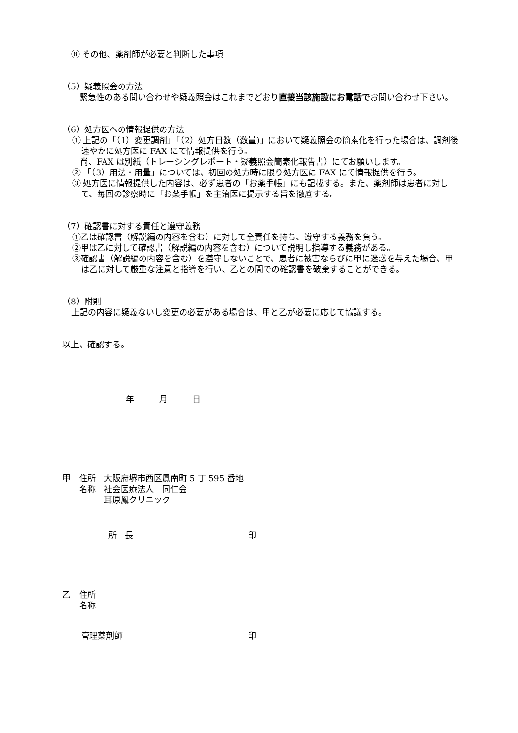⑧ その他、薬剤師が必要と判断した事項
（5）疑義照会の方法
　緊急性のある問い合わせや疑義照会はこれまでどおり直接当該施設にお電話でお問い合わせ下さい。
（6）処方医への情報提供の方法
① 上記の「（1）変更調剤」「（2）処方日数（数量)」において疑義照会の簡素化を行った場合は、調剤後速やかに処方医に FAX にて情報提供を行う。
尚、FAX は別紙（トレーシングレポート・疑義照会簡素化報告書）にてお願いします。
② 「（3）用法・用量」については、初回の処方時に限り処方医に FAX にて情報提供を行う。
③ 処方医に情報提供した内容は、必ず患者の「お薬手帳」にも記載する。また、薬剤師は患者に対して、毎回の診察時に「お薬手帳」を主治医に提示する旨を徹底する。
（7）確認書に対する責任と遵守義務
①乙は確認書（解説編の内容を含む）に対して全責任を持ち、遵守する義務を負う。
②甲は乙に対して確認書（解説編の内容を含む）について説明し指導する義務がある。
③確認書（解説編の内容を含む）を遵守しないことで、患者に被害ならびに甲に迷惑を与えた場合、甲は乙に対して厳重な注意と指導を行い、乙との間での確認書を破棄することができる。
（8）附則
上記の内容に疑義ないし変更の必要がある場合は、甲と乙が必要に応じて協議する。
以上、確認する。
年　　　月　　　日
甲　住所　大阪府堺市西区鳳南町 5 丁 595 番地
　　名称　社会医療法人　同仁会
　　　　　耳原鳳クリニック
所　長 印
乙　住所
　　名称
管理薬剤師 印